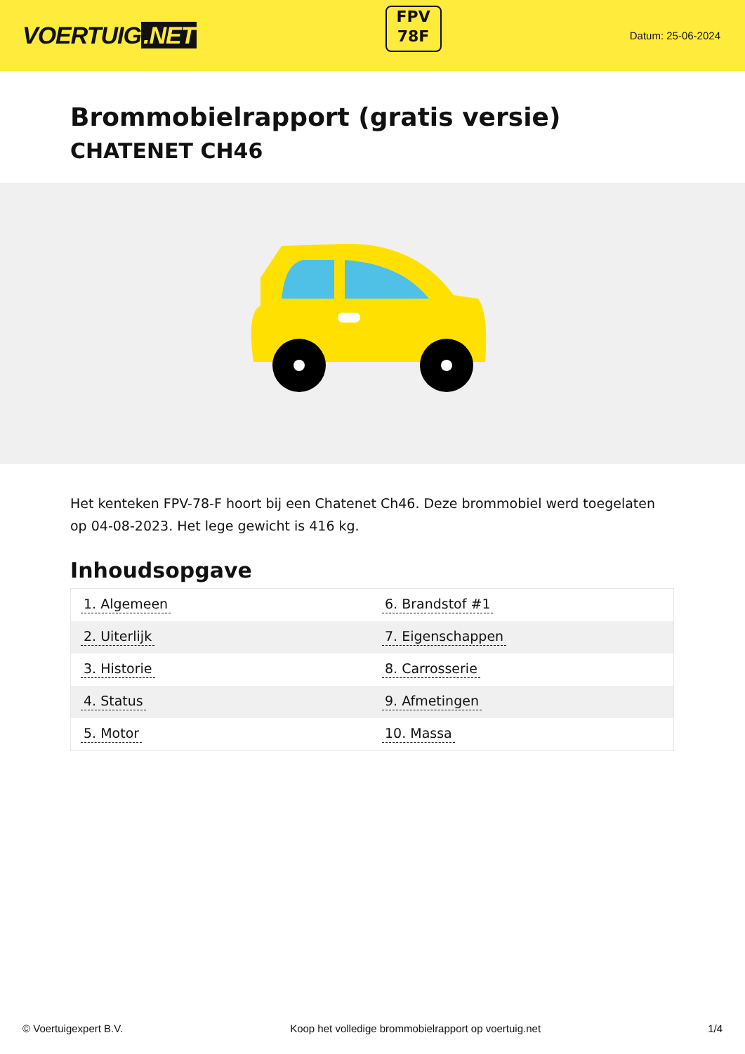VOERTUIG.NET
FPV
78F
Datum: 25-06-2024
Brommobielrapport (gratis versie)
CHATENET CH46
Het kenteken FPV-78-F hoort bij een Chatenet Ch46. Deze brommobiel werd toegelaten op 04-08-2023. Het lege gewicht is 416 kg.
Inhoudsopgave
| 1. Algemeen | 6. Brandstof #1 |
| 2. Uiterlijk | 7. Eigenschappen |
| 3. Historie | 8. Carrosserie |
| 4. Status | 9. Afmetingen |
| 5. Motor | 10. Massa |
© Voertuigexpert B.V. Koop het volledige brommobielrapport op voertuig.net 1/4